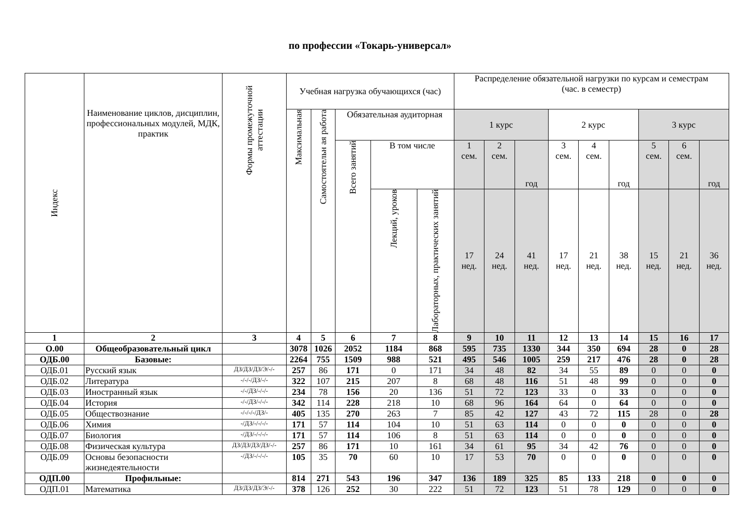по профессии «Токарь-универсал»
| Индекс | Наименование циклов, дисциплин, профессиональных модулей, МДК, практик | Формы промежуточной аттестации | Учебная нагрузка обучающихся (час) | | | | | Распределение обязательной нагрузки по курсам и семестрам (час. в семестр) | | | | | | | | |
| --- | --- | --- | --- | --- | --- | --- | --- | --- | --- | --- | --- | --- | --- | --- | --- | --- |
| | | | Максимальная | Самостоятельн ая работа | Обязательная аудиторная | | | 1 курс | | | 2 курс | | | 3 курс | | |
| | | | | | Всего занятий | В том числе | | 1 сем. | 2 сем. | год | 3 сем. | 4 сем. | год | 5 сем. | 6 сем. | год |
| | | | | | | Лекций, уроков | Лабораторных, практических занятий | 17 нед. | 24 нед. | 41 нед. | 17 нед. | 21 нед. | 38 нед. | 15 нед. | 21 нед. | 36 нед. |
| 1 | 2 | 3 | 4 | 5 | 6 | 7 | 8 | 9 | 10 | 11 | 12 | 13 | 14 | 15 | 16 | 17 |
| О.00 | Общеобразовательный цикл | | 3078 | 1026 | 2052 | 1184 | 868 | 595 | 735 | 1330 | 344 | 350 | 694 | 28 | 0 | 28 |
| ОДБ.00 | Базовые: | | 2264 | 755 | 1509 | 988 | 521 | 495 | 546 | 1005 | 259 | 217 | 476 | 28 | 0 | 28 |
| ОДБ.01 | Русский язык | ДЗ/ДЗ/ДЗ/Э/-/- | 257 | 86 | 171 | 0 | 171 | 34 | 48 | 82 | 34 | 55 | 89 | 0 | 0 | 0 |
| ОДБ.02 | Литература | -/-/-/ДЗ/-/- | 322 | 107 | 215 | 207 | 8 | 68 | 48 | 116 | 51 | 48 | 99 | 0 | 0 | 0 |
| ОДБ.03 | Иностранный язык | -/-/ДЗ/-/-/- | 234 | 78 | 156 | 20 | 136 | 51 | 72 | 123 | 33 | 0 | 33 | 0 | 0 | 0 |
| ОДБ.04 | История | -/-/ДЗ/-/-/- | 342 | 114 | 228 | 218 | 10 | 68 | 96 | 164 | 64 | 0 | 64 | 0 | 0 | 0 |
| ОДБ.05 | Обществознание | -/-/-/-/ДЗ/- | 405 | 135 | 270 | 263 | 7 | 85 | 42 | 127 | 43 | 72 | 115 | 28 | 0 | 28 |
| ОДБ.06 | Химия | -/ДЗ/-/-/-/- | 171 | 57 | 114 | 104 | 10 | 51 | 63 | 114 | 0 | 0 | 0 | 0 | 0 | 0 |
| ОДБ.07 | Биология | -/ДЗ/-/-/-/- | 171 | 57 | 114 | 106 | 8 | 51 | 63 | 114 | 0 | 0 | 0 | 0 | 0 | 0 |
| ОДБ.08 | Физическая культура | ДЗ/ДЗ/ДЗ/ДЗ/-/- | 257 | 86 | 171 | 10 | 161 | 34 | 61 | 95 | 34 | 42 | 76 | 0 | 0 | 0 |
| ОДБ.09 | Основы безопасности жизнедеятельности | -/ДЗ/-/-/-/- | 105 | 35 | 70 | 60 | 10 | 17 | 53 | 70 | 0 | 0 | 0 | 0 | 0 | 0 |
| ОДП.00 | Профильные: | | 814 | 271 | 543 | 196 | 347 | 136 | 189 | 325 | 85 | 133 | 218 | 0 | 0 | 0 |
| ОДП.01 | Математика | ДЗ/ДЗ/ДЗ/Э/-/- | 378 | 126 | 252 | 30 | 222 | 51 | 72 | 123 | 51 | 78 | 129 | 0 | 0 | 0 |